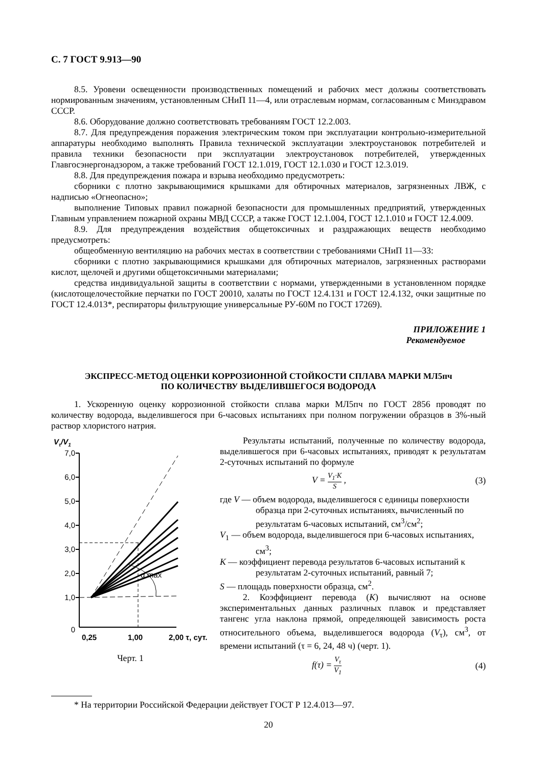С. 7 ГОСТ 9.913—90
8.5. Уровени освещенности производственных помещений и рабочих мест должны соответствовать нормированным значениям, установленным СНиП 11—4, или отраслевым нормам, согласованным с Минздравом СССР.
8.6. Оборудование должно соответствовать требованиям ГОСТ 12.2.003.
8.7. Для предупреждения поражения электрическим током при эксплуатации контрольно-измерительной аппаратуры необходимо выполнять Правила технической эксплуатации электроустановок потребителей и правила техники безопасности при эксплуатации электроустановок потребителей, утвержденных Главгосэнергонадзором, а также требований ГОСТ 12.1.019, ГОСТ 12.1.030 и ГОСТ 12.3.019.
8.8. Для предупреждения пожара и взрыва необходимо предусмотреть:
сборники с плотно закрывающимися крышками для обтирочных материалов, загрязненных ЛВЖ, с надписью «Огнеопасно»;
выполнение Типовых правил пожарной безопасности для промышленных предприятий, утвержденных Главным управлением пожарной охраны МВД СССР, а также ГОСТ 12.1.004, ГОСТ 12.1.010 и ГОСТ 12.4.009.
8.9. Для предупреждения воздействия общетоксичных и раздражающих веществ необходимо предусмотреть:
общеобменную вентиляцию на рабочих местах в соответствии с требованиями СНиП 11—33:
сборники с плотно закрывающимися крышками для обтирочных материалов, загрязненных растворами кислот, щелочей и другими общетоксичными материалами;
средства индивидуальной защиты в соответствии с нормами, утвержденными в установленном порядке (кислотощелочестойкие перчатки по ГОСТ 20010, халаты по ГОСТ 12.4.131 и ГОСТ 12.4.132, очки защитные по ГОСТ 12.4.013*, респираторы фильтрующие универсальные РУ-60М по ГОСТ 17269).
ПРИЛОЖЕНИЕ 1
Рекомендуемое
ЭКСПРЕСС-МЕТОД ОЦЕНКИ КОРРОЗИОННОЙ СТОЙКОСТИ СПЛАВА МАРКИ МЛ5пч
ПО КОЛИЧЕСТВУ ВЫДЕЛИВШЕГОСЯ ВОДОРОДА
1. Ускоренную оценку коррозионной стойкости сплава марки МЛ5пч по ГОСТ 2856 проводят по количеству водорода, выделившегося при 6-часовых испытаниях при полном погружении образцов в 3%-ный раствор хлористого натрия.
Vτ/V1
7,0
6,0
5,0
4,0
3,0
2,0
1,0
0
α max
0,25
1,00
2,00 τ, сут.
Черт. 1
Результаты испытаний, полученные по количеству водорода, выделившегося при 6-часовых испытаниях, приводят к результатам 2-суточных испытаний по формуле
V = V<sub>1</sub>·K S , (3)
где V — объем водорода, выделившегося с единицы поверхности образца при 2-суточных испытаниях, вычисленный по результатам 6-часовых испытаний, см<sup>3</sup>/см<sup>2</sup>;
V<sub>1</sub> — объем водорода, выделившегося при 6-часовых испытаниях, см<sup>3</sup>;
K — коэффициент перевода результатов 6-часовых испытаний к результатам 2-суточных испытаний, равный 7;
S — площадь поверхности образца, см<sup>2</sup>.
2. Коэффициент перевода (K) вычисляют на основе экспериментальных данных различных плавок и представляет тангенс угла наклона прямой, определяющей зависимость роста относительного объема, выделившегося водорода (V<sub>τ</sub>), см<sup>3</sup>, от времени испытаний (τ = 6, 24, 48 ч) (черт. 1).
f(τ) = V<sub>τ</sub> V<sub>1</sub> (4)
* На территории Российской Федерации действует ГОСТ Р 12.4.013—97.
20